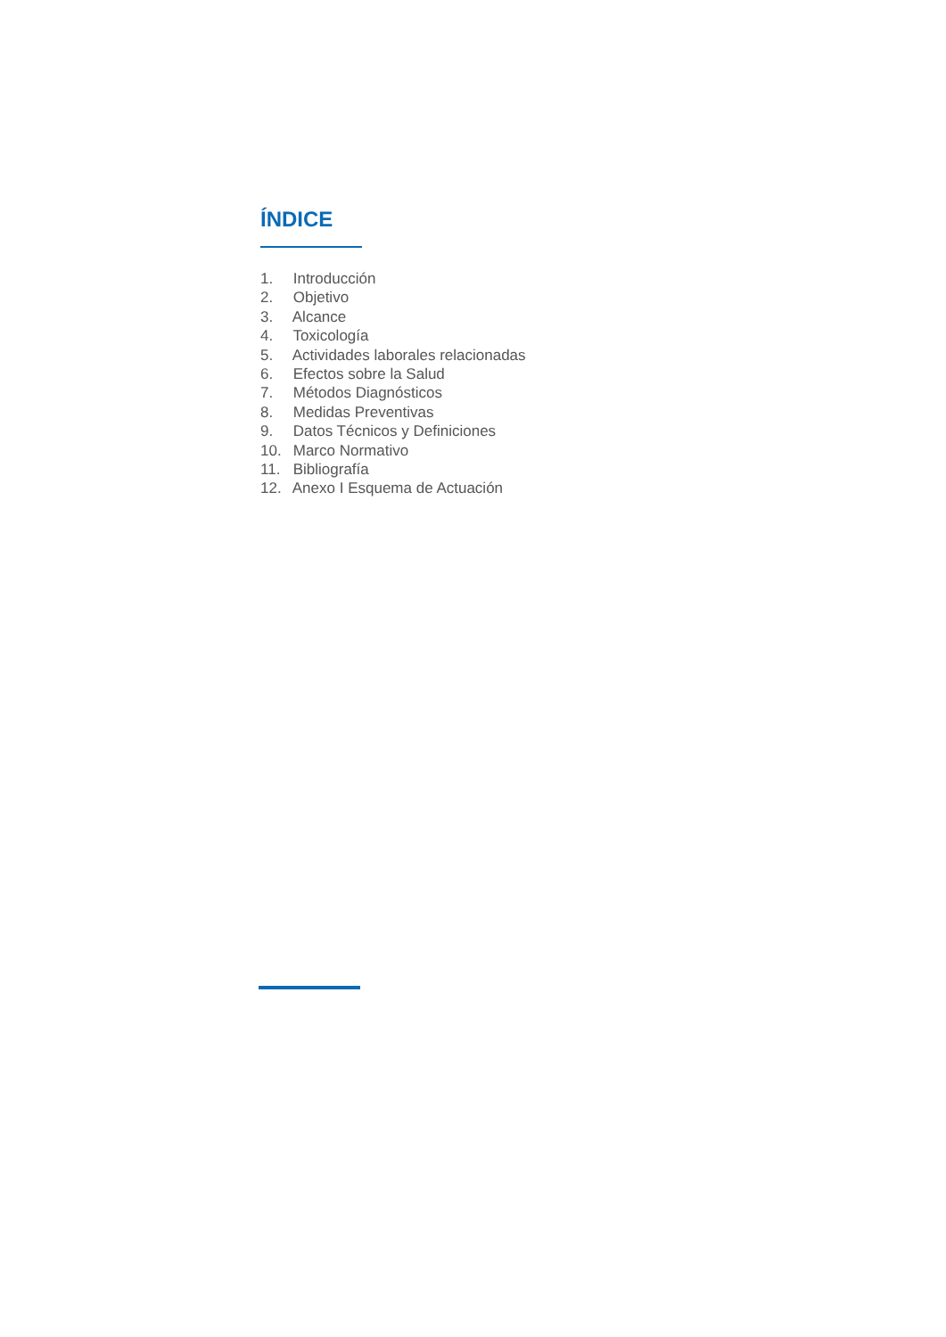ÍNDICE
1. Introducción
2. Objetivo
3. Alcance
4. Toxicología
5. Actividades laborales relacionadas
6. Efectos sobre la Salud
7. Métodos Diagnósticos
8. Medidas Preventivas
9. Datos Técnicos y Definiciones
10. Marco Normativo
11. Bibliografía
12. Anexo I Esquema de Actuación